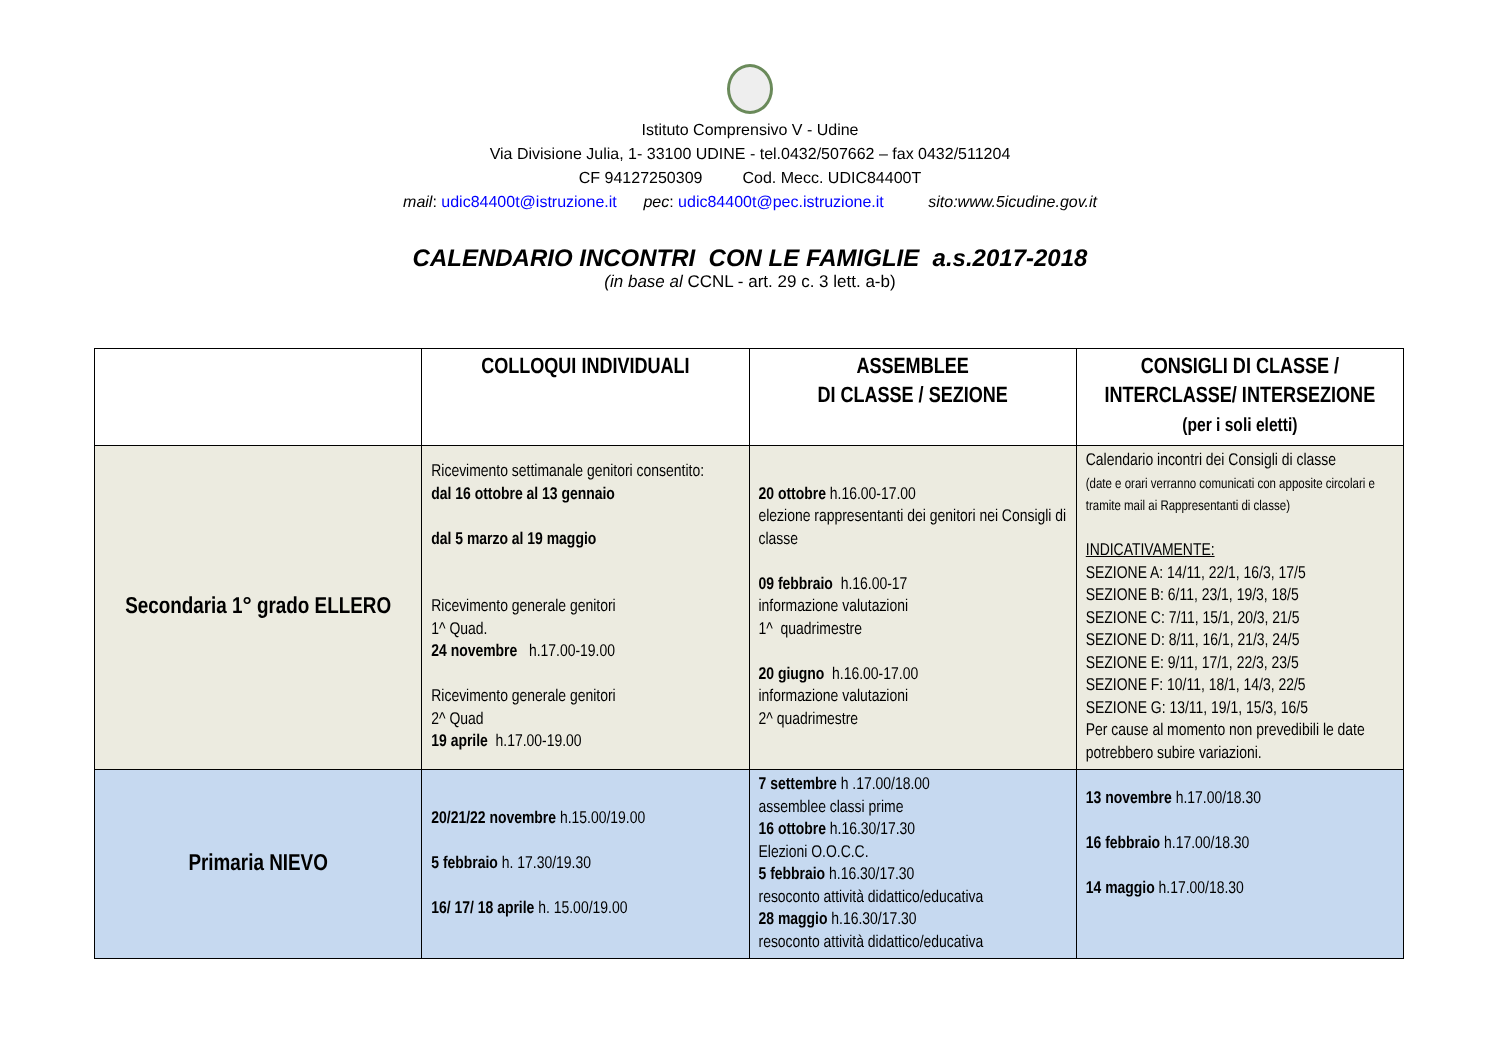Istituto Comprensivo V - Udine
Via Divisione Julia, 1- 33100 UDINE - tel.0432/507662 – fax 0432/511204
CF 94127250309 Cod. Mecc. UDIC84400T
mail: udic84400t@istruzione.it pec: udic84400t@pec.istruzione.it sito:www.5icudine.gov.it
CALENDARIO INCONTRI CON LE FAMIGLIE a.s.2017-2018
(in base al CCNL - art. 29 c. 3 lett. a-b)
| | COLLOQUI INDIVIDUALI | ASSEMBLEE DI CLASSE / SEZIONE | CONSIGLI DI CLASSE / INTERCLASSE/ INTERSEZIONE (per i soli eletti) |
| --- | --- | --- | --- |
| Secondaria 1° grado ELLERO | Ricevimento settimanale genitori consentito: dal 16 ottobre al 13 gennaio dal 5 marzo al 19 maggio Ricevimento generale genitori 1^ Quad. 24 novembre h.17.00-19.00 Ricevimento generale genitori 2^ Quad 19 aprile h.17.00-19.00 | 20 ottobre h.16.00-17.00 elezione rappresentanti dei genitori nei Consigli di classe 09 febbraio h.16.00-17 informazione valutazioni 1^ quadrimestre 20 giugno h.16.00-17.00 informazione valutazioni 2^ quadrimestre | Calendario incontri dei Consigli di classe (date e orari verranno comunicati con apposite circolari e tramite mail ai Rappresentanti di classe) INDICATIVAMENTE: SEZIONE A: 14/11, 22/1, 16/3, 17/5 SEZIONE B: 6/11, 23/1, 19/3, 18/5 SEZIONE C: 7/11, 15/1, 20/3, 21/5 SEZIONE D: 8/11, 16/1, 21/3, 24/5 SEZIONE E: 9/11, 17/1, 22/3, 23/5 SEZIONE F: 10/11, 18/1, 14/3, 22/5 SEZIONE G: 13/11, 19/1, 15/3, 16/5 Per cause al momento non prevedibili le date potrebbero subire variazioni. |
| Primaria NIEVO | 20/21/22 novembre h.15.00/19.00 5 febbraio h. 17.30/19.30 16/ 17/ 18 aprile h. 15.00/19.00 | 7 settembre h .17.00/18.00 assemblee classi prime 16 ottobre h.16.30/17.30 Elezioni O.O.C.C. 5 febbraio h.16.30/17.30 resoconto attività didattico/educativa 28 maggio h.16.30/17.30 resoconto attività didattico/educativa | 13 novembre h.17.00/18.30 16 febbraio h.17.00/18.30 14 maggio h.17.00/18.30 |